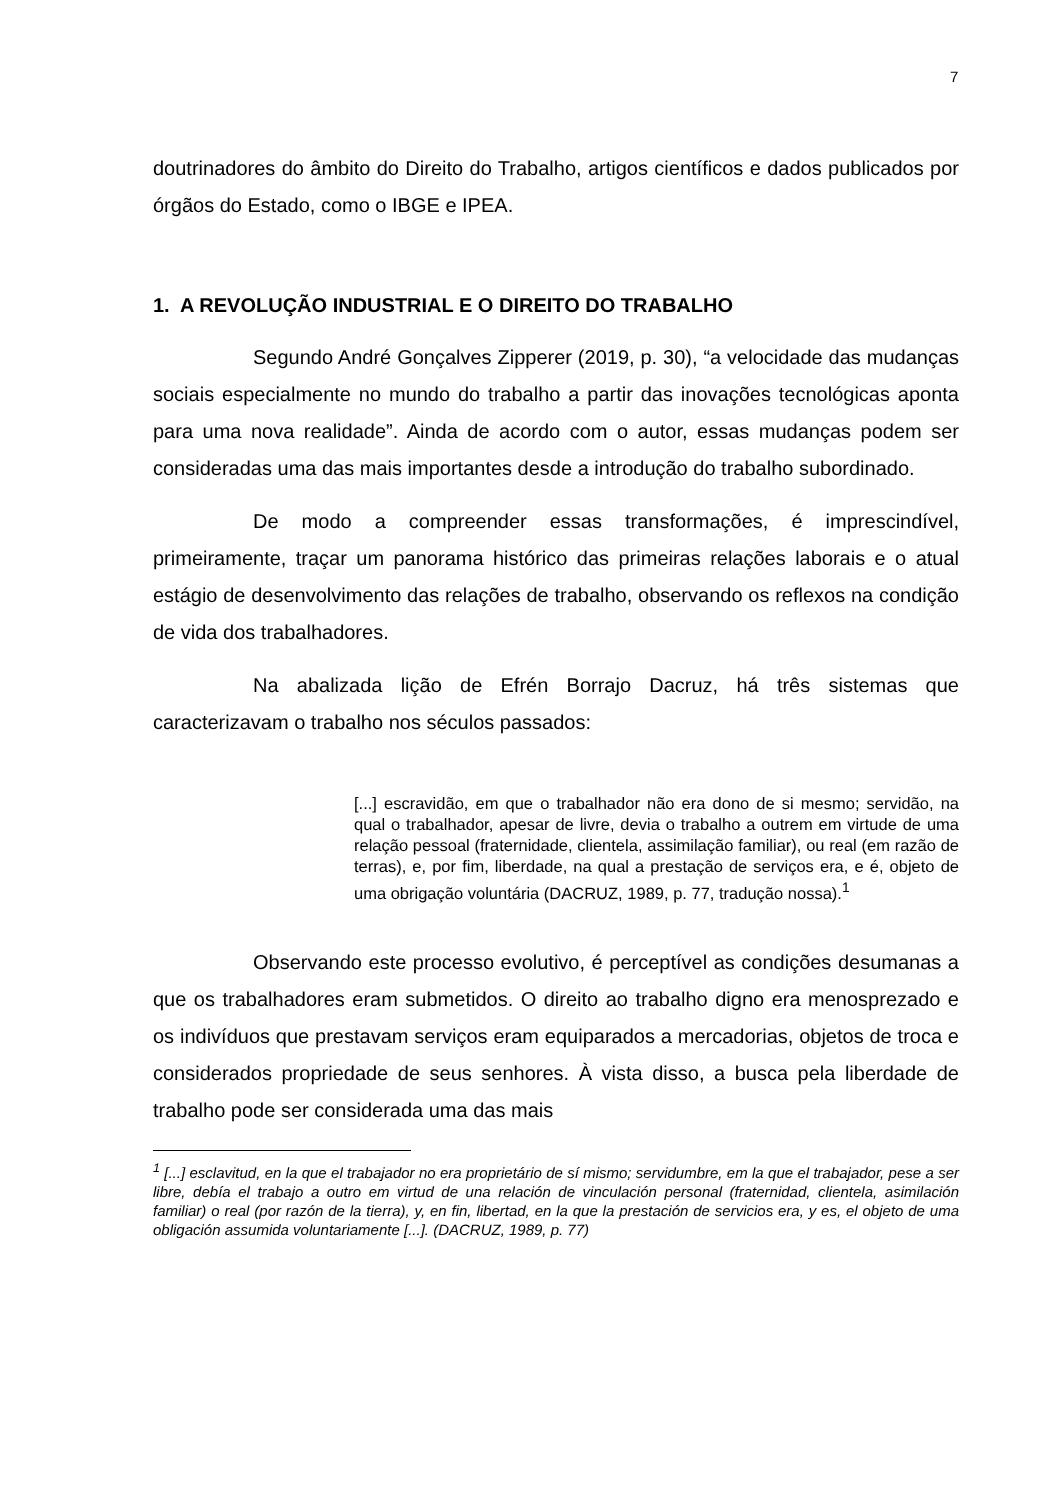7
doutrinadores do âmbito do Direito do Trabalho, artigos científicos e dados publicados por órgãos do Estado, como o IBGE e IPEA.
1. A REVOLUÇÃO INDUSTRIAL E O DIREITO DO TRABALHO
Segundo André Gonçalves Zipperer (2019, p. 30), “a velocidade das mudanças sociais especialmente no mundo do trabalho a partir das inovações tecnológicas aponta para uma nova realidade”. Ainda de acordo com o autor, essas mudanças podem ser consideradas uma das mais importantes desde a introdução do trabalho subordinado.
De modo a compreender essas transformações, é imprescindível, primeiramente, traçar um panorama histórico das primeiras relações laborais e o atual estágio de desenvolvimento das relações de trabalho, observando os reflexos na condição de vida dos trabalhadores.
Na abalizada lição de Efrén Borrajo Dacruz, há três sistemas que caracterizavam o trabalho nos séculos passados:
[...] escravidão, em que o trabalhador não era dono de si mesmo; servidão, na qual o trabalhador, apesar de livre, devia o trabalho a outrem em virtude de uma relação pessoal (fraternidade, clientela, assimilação familiar), ou real (em razão de terras), e, por fim, liberdade, na qual a prestação de serviços era, e é, objeto de uma obrigação voluntária (DACRUZ, 1989, p. 77, tradução nossa).<sup>1</sup>
Observando este processo evolutivo, é perceptível as condições desumanas a que os trabalhadores eram submetidos. O direito ao trabalho digno era menosprezado e os indivíduos que prestavam serviços eram equiparados a mercadorias, objetos de troca e considerados propriedade de seus senhores. À vista disso, a busca pela liberdade de trabalho pode ser considerada uma das mais
<sup>1</sup> [...] esclavitud, en la que el trabajador no era proprietário de sí mismo; servidumbre, em la que el trabajador, pese a ser libre, debía el trabajo a outro em virtud de una relación de vinculación personal (fraternidad, clientela, asimilación familiar) o real (por razón de la tierra), y, en fin, libertad, en la que la prestación de servicios era, y es, el objeto de uma obligación assumida voluntariamente [...]. (DACRUZ, 1989, p. 77)